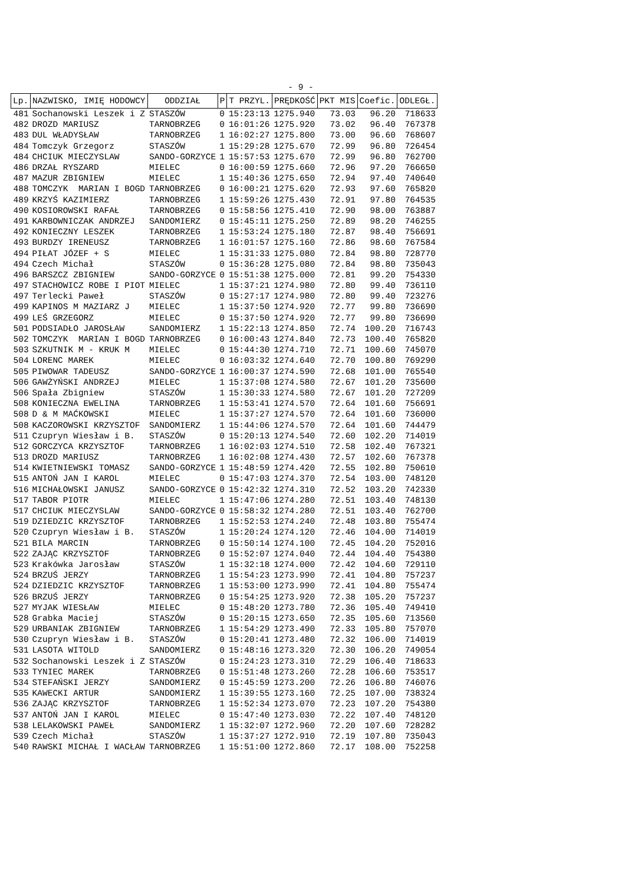- 9 -
| Lp. | NAZWISKO, IMIĘ HODOWCY | ODDZIAŁ | P | T PRZYL. | PRĘDKOŚĆ | PKT MIS | Coefic. | ODLEGŁ. |
| --- | --- | --- | --- | --- | --- | --- | --- | --- |
| 481 | Sochanowski Leszek i Z | STASZÓW | 0 | 15:23:13 | 1275.940 | 73.03 | 96.20 | 718633 |
| 482 | DROZD MARIUSZ | TARNOBRZEG | 0 | 16:01:26 | 1275.920 | 73.02 | 96.40 | 767378 |
| 483 | DUL WŁADYSŁAW | TARNOBRZEG | 1 | 16:02:27 | 1275.800 | 73.00 | 96.60 | 768607 |
| 484 | Tomczyk Grzegorz | STASZÓW | 1 | 15:29:28 | 1275.670 | 72.99 | 96.80 | 726454 |
| 484 | CHCIUK MIECZYSLAW | SANDO-GORZYCE | 1 | 15:57:53 | 1275.670 | 72.99 | 96.80 | 762700 |
| 486 | DRZAŁ RYSZARD | MIELEC | 0 | 16:00:59 | 1275.660 | 72.96 | 97.20 | 766650 |
| 487 | MAZUR ZBIGNIEW | MIELEC | 1 | 15:40:36 | 1275.650 | 72.94 | 97.40 | 740640 |
| 488 | TOMCZYK MARIAN I BOGD | TARNOBRZEG | 0 | 16:00:21 | 1275.620 | 72.93 | 97.60 | 765820 |
| 489 | KRZYŚ KAZIMIERZ | TARNOBRZEG | 1 | 15:59:26 | 1275.430 | 72.91 | 97.80 | 764535 |
| 490 | KOSIOROWSKI RAFAŁ | TARNOBRZEG | 0 | 15:58:56 | 1275.410 | 72.90 | 98.00 | 763887 |
| 491 | KARBOWNICZAK ANDRZEJ | SANDOMIERZ | 0 | 15:45:11 | 1275.250 | 72.89 | 98.20 | 746255 |
| 492 | KONIECZNY LESZEK | TARNOBRZEG | 1 | 15:53:24 | 1275.180 | 72.87 | 98.40 | 756691 |
| 493 | BURDZY IRENEUSZ | TARNOBRZEG | 1 | 16:01:57 | 1275.160 | 72.86 | 98.60 | 767584 |
| 494 | PIŁAT JÓZEF + S | MIELEC | 1 | 15:31:33 | 1275.080 | 72.84 | 98.80 | 728770 |
| 494 | Czech Michał | STASZÓW | 0 | 15:36:28 | 1275.080 | 72.84 | 98.80 | 735043 |
| 496 | BARSZCZ ZBIGNIEW | SANDO-GORZYCE | 0 | 15:51:38 | 1275.000 | 72.81 | 99.20 | 754330 |
| 497 | STACHOWICZ ROBE I PIOT | MIELEC | 1 | 15:37:21 | 1274.980 | 72.80 | 99.40 | 736110 |
| 497 | Terlecki Paweł | STASZÓW | 0 | 15:27:17 | 1274.980 | 72.80 | 99.40 | 723276 |
| 499 | KAPINOS M MAZIARZ J | MIELEC | 1 | 15:37:50 | 1274.920 | 72.77 | 99.80 | 736690 |
| 499 | LEŚ GRZEGORZ | MIELEC | 0 | 15:37:50 | 1274.920 | 72.77 | 99.80 | 736690 |
| 501 | PODSIADŁO JAROSŁAW | SANDOMIERZ | 1 | 15:22:13 | 1274.850 | 72.74 | 100.20 | 716743 |
| 502 | TOMCZYK MARIAN I BOGD | TARNOBRZEG | 0 | 16:00:43 | 1274.840 | 72.73 | 100.40 | 765820 |
| 503 | SZKUTNIK M - KRUK M | MIELEC | 0 | 15:44:30 | 1274.710 | 72.71 | 100.60 | 745070 |
| 504 | LORENC MAREK | MIELEC | 0 | 16:03:32 | 1274.640 | 72.70 | 100.80 | 769290 |
| 505 | PIWOWAR TADEUSZ | SANDO-GORZYCE | 1 | 16:00:37 | 1274.590 | 72.68 | 101.00 | 765540 |
| 506 | GAWŻYŃSKI ANDRZEJ | MIELEC | 1 | 15:37:08 | 1274.580 | 72.67 | 101.20 | 735600 |
| 506 | Spała Zbigniew | STASZÓW | 1 | 15:30:33 | 1274.580 | 72.67 | 101.20 | 727209 |
| 508 | KONIECZNA EWELINA | TARNOBRZEG | 1 | 15:53:41 | 1274.570 | 72.64 | 101.60 | 756691 |
| 508 | D & M MAĆKOWSKI | MIELEC | 1 | 15:37:27 | 1274.570 | 72.64 | 101.60 | 736000 |
| 508 | KACZOROWSKI KRZYSZTOF | SANDOMIERZ | 1 | 15:44:06 | 1274.570 | 72.64 | 101.60 | 744479 |
| 511 | Czupryn Wiesław i B. | STASZÓW | 0 | 15:20:13 | 1274.540 | 72.60 | 102.20 | 714019 |
| 512 | GORCZYCA KRZYSZTOF | TARNOBRZEG | 1 | 16:02:03 | 1274.510 | 72.58 | 102.40 | 767321 |
| 513 | DROZD MARIUSZ | TARNOBRZEG | 1 | 16:02:08 | 1274.430 | 72.57 | 102.60 | 767378 |
| 514 | KWIETNIEWSKI TOMASZ | SANDO-GORZYCE | 1 | 15:48:59 | 1274.420 | 72.55 | 102.80 | 750610 |
| 515 | ANTOŃ JAN I KAROL | MIELEC | 0 | 15:47:03 | 1274.370 | 72.54 | 103.00 | 748120 |
| 516 | MICHAŁOWSKI JANUSZ | SANDO-GORZYCE | 0 | 15:42:32 | 1274.310 | 72.52 | 103.20 | 742330 |
| 517 | TABOR PIOTR | MIELEC | 1 | 15:47:06 | 1274.280 | 72.51 | 103.40 | 748130 |
| 517 | CHCIUK MIECZYSLAW | SANDO-GORZYCE | 0 | 15:58:32 | 1274.280 | 72.51 | 103.40 | 762700 |
| 519 | DZIEDZIC KRZYSZTOF | TARNOBRZEG | 1 | 15:52:53 | 1274.240 | 72.48 | 103.80 | 755474 |
| 520 | Czupryn Wiesław i B. | STASZÓW | 1 | 15:20:24 | 1274.120 | 72.46 | 104.00 | 714019 |
| 521 | BILA MARCIN | TARNOBRZEG | 0 | 15:50:14 | 1274.100 | 72.45 | 104.20 | 752016 |
| 522 | ZAJĄC KRZYSZTOF | TARNOBRZEG | 0 | 15:52:07 | 1274.040 | 72.44 | 104.40 | 754380 |
| 523 | Krakówka Jarosław | STASZÓW | 1 | 15:32:18 | 1274.000 | 72.42 | 104.60 | 729110 |
| 524 | BRZUŚ JERZY | TARNOBRZEG | 1 | 15:54:23 | 1273.990 | 72.41 | 104.80 | 757237 |
| 524 | DZIEDZIC KRZYSZTOF | TARNOBRZEG | 1 | 15:53:00 | 1273.990 | 72.41 | 104.80 | 755474 |
| 526 | BRZUŚ JERZY | TARNOBRZEG | 0 | 15:54:25 | 1273.920 | 72.38 | 105.20 | 757237 |
| 527 | MYJAK WIESŁAW | MIELEC | 0 | 15:48:20 | 1273.780 | 72.36 | 105.40 | 749410 |
| 528 | Grabka Maciej | STASZÓW | 0 | 15:20:15 | 1273.650 | 72.35 | 105.60 | 713560 |
| 529 | URBANIAK ZBIGNIEW | TARNOBRZEG | 1 | 15:54:29 | 1273.490 | 72.33 | 105.80 | 757070 |
| 530 | Czupryn Wiesław i B. | STASZÓW | 0 | 15:20:41 | 1273.480 | 72.32 | 106.00 | 714019 |
| 531 | LASOTA WITOLD | SANDOMIERZ | 0 | 15:48:16 | 1273.320 | 72.30 | 106.20 | 749054 |
| 532 | Sochanowski Leszek i Z | STASZÓW | 0 | 15:24:23 | 1273.310 | 72.29 | 106.40 | 718633 |
| 533 | TYNIEC MAREK | TARNOBRZEG | 0 | 15:51:48 | 1273.260 | 72.28 | 106.60 | 753517 |
| 534 | STEFAŃSKI JERZY | SANDOMIERZ | 0 | 15:45:59 | 1273.200 | 72.26 | 106.80 | 746076 |
| 535 | KAWECKI ARTUR | SANDOMIERZ | 1 | 15:39:55 | 1273.160 | 72.25 | 107.00 | 738324 |
| 536 | ZAJĄC KRZYSZTOF | TARNOBRZEG | 1 | 15:52:34 | 1273.070 | 72.23 | 107.20 | 754380 |
| 537 | ANTOŃ JAN I KAROL | MIELEC | 0 | 15:47:40 | 1273.030 | 72.22 | 107.40 | 748120 |
| 538 | LELAKOWSKI PAWEŁ | SANDOMIERZ | 1 | 15:32:07 | 1272.960 | 72.20 | 107.60 | 728282 |
| 539 | Czech Michał | STASZÓW | 1 | 15:37:27 | 1272.910 | 72.19 | 107.80 | 735043 |
| 540 | RAWSKI MICHAŁ I WACŁAW | TARNOBRZEG | 1 | 15:51:00 | 1272.860 | 72.17 | 108.00 | 752258 |